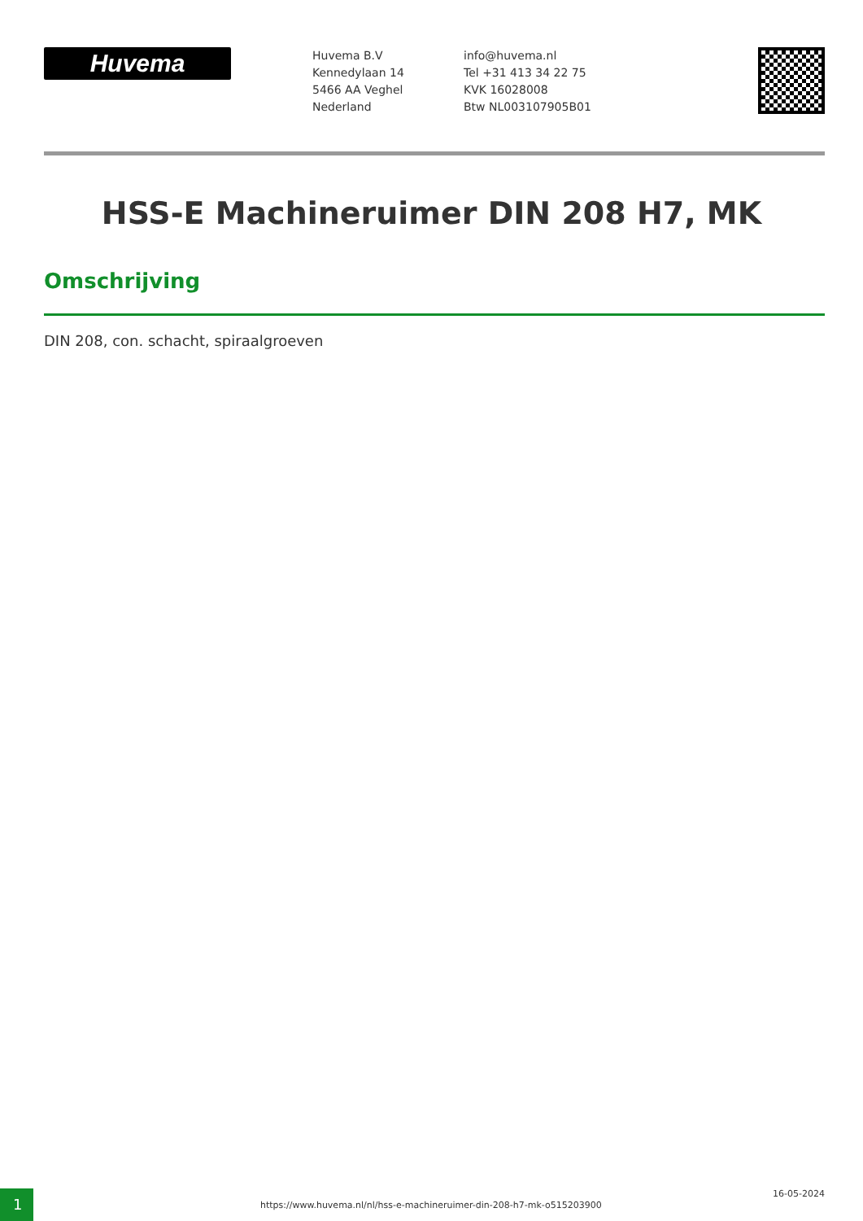Huvema
Huvema B.V
Kennedylaan 14
5466 AA Veghel
Nederland
info@huvema.nl
Tel +31 413 34 22 75
KVK 16028008
Btw NL003107905B01
HSS-E Machineruimer DIN 208 H7, MK
Omschrijving
DIN 208, con. schacht, spiraalgroeven
1
https://www.huvema.nl/nl/hss-e-machineruimer-din-208-h7-mk-o515203900
16-05-2024